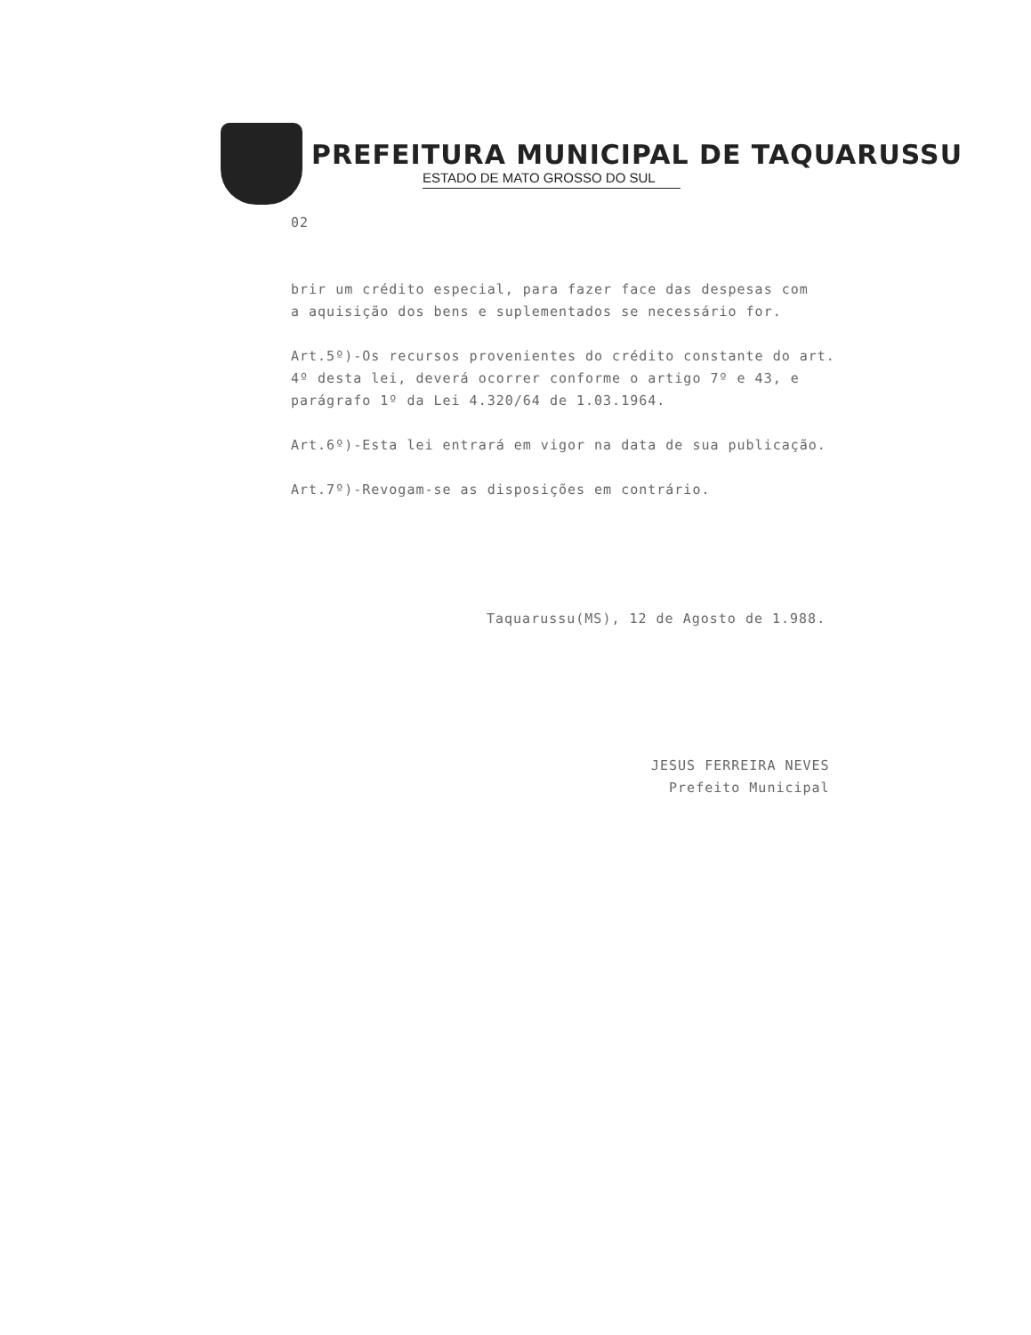PREFEITURA MUNICIPAL DE TAQUARUSSU
ESTADO DE MATO GROSSO DO SUL
02
brir um crédito especial, para fazer face das despesas com
a aquisição dos bens e suplementados se necessário for.
Art.5º)-Os recursos provenientes do crédito constante do art.
4º desta lei, deverá ocorrer conforme o artigo 7º e 43, e
parágrafo 1º da Lei 4.320/64 de 1.03.1964.
Art.6º)-Esta lei entrará em vigor na data de sua publicação.
Art.7º)-Revogam-se as disposições em contrário.
Taquarussu(MS), 12 de Agosto de 1.988.
JESUS FERREIRA NEVES
Prefeito Municipal